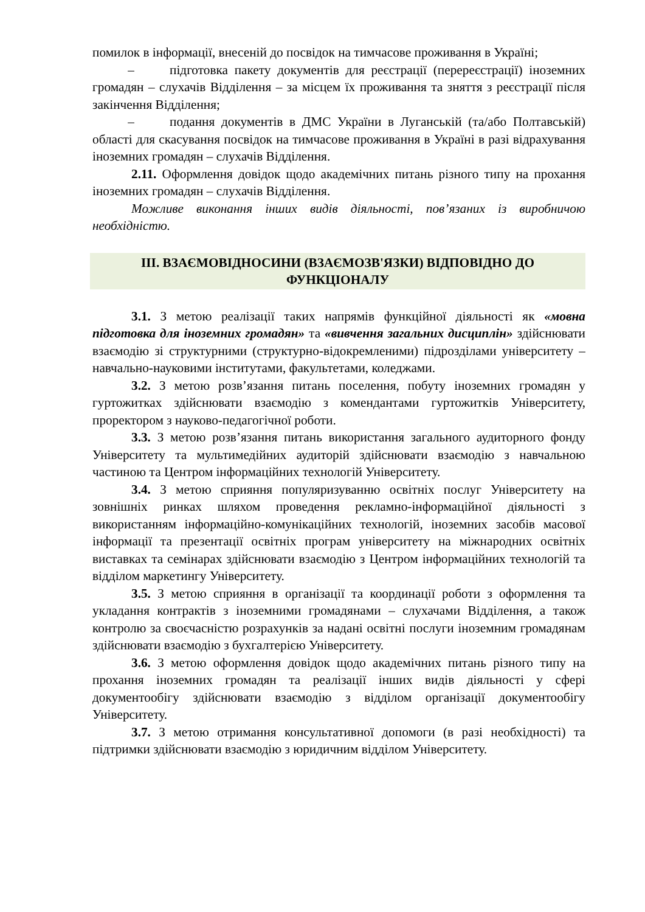помилок в інформації, внесеній до посвідок на тимчасове проживання в Україні;
– підготовка пакету документів для реєстрації (перереєстрації) іноземних громадян – слухачів Відділення – за місцем їх проживання та зняття з реєстрації після закінчення Відділення;
– подання документів в ДМС України в Луганській (та/або Полтавській) області для скасування посвідок на тимчасове проживання в Україні в разі відрахування іноземних громадян – слухачів Відділення.
2.11. Оформлення довідок щодо академічних питань різного типу на прохання іноземних громадян – слухачів Відділення.
Можливе виконання інших видів діяльності, пов’язаних із виробничою необхідністю.
III. ВЗАЄМОВІДНОСИНИ (ВЗАЄМОЗВ'ЯЗКИ) ВІДПОВІДНО ДО ФУНКЦІОНАЛУ
3.1. З метою реалізації таких напрямів функційної діяльності як «мовна підготовка для іноземних громадян» та «вивчення загальних дисциплін» здійснювати взаємодію зі структурними (структурно-відокремленими) підрозділами університету – навчально-науковими інститутами, факультетами, коледжами.
3.2. З метою розв’язання питань поселення, побуту іноземних громадян у гуртожитках здійснювати взаємодію з комендантами гуртожитків Університету, проректором з науково-педагогічної роботи.
3.3. З метою розв’язання питань використання загального аудиторного фонду Університету та мультимедійних аудиторій здійснювати взаємодію з навчальною частиною та Центром інформаційних технологій Університету.
3.4. З метою сприяння популяризуванню освітніх послуг Університету на зовнішніх ринках шляхом проведення рекламно-інформаційної діяльності з використанням інформаційно-комунікаційних технологій, іноземних засобів масової інформації та презентації освітніх програм університету на міжнародних освітніх виставках та семінарах здійснювати взаємодію з Центром інформаційних технологій та відділом маркетингу Університету.
3.5. З метою сприяння в організації та координації роботи з оформлення та укладання контрактів з іноземними громадянами – слухачами Відділення, а також контролю за своєчасністю розрахунків за надані освітні послуги іноземним громадянам здійснювати взаємодію з бухгалтерією Університету.
3.6. З метою оформлення довідок щодо академічних питань різного типу на прохання іноземних громадян та реалізації інших видів діяльності у сфері документообігу здійснювати взаємодію з відділом організації документообігу Університету.
3.7. З метою отримання консультативної допомоги (в разі необхідності) та підтримки здійснювати взаємодію з юридичним відділом Університету.